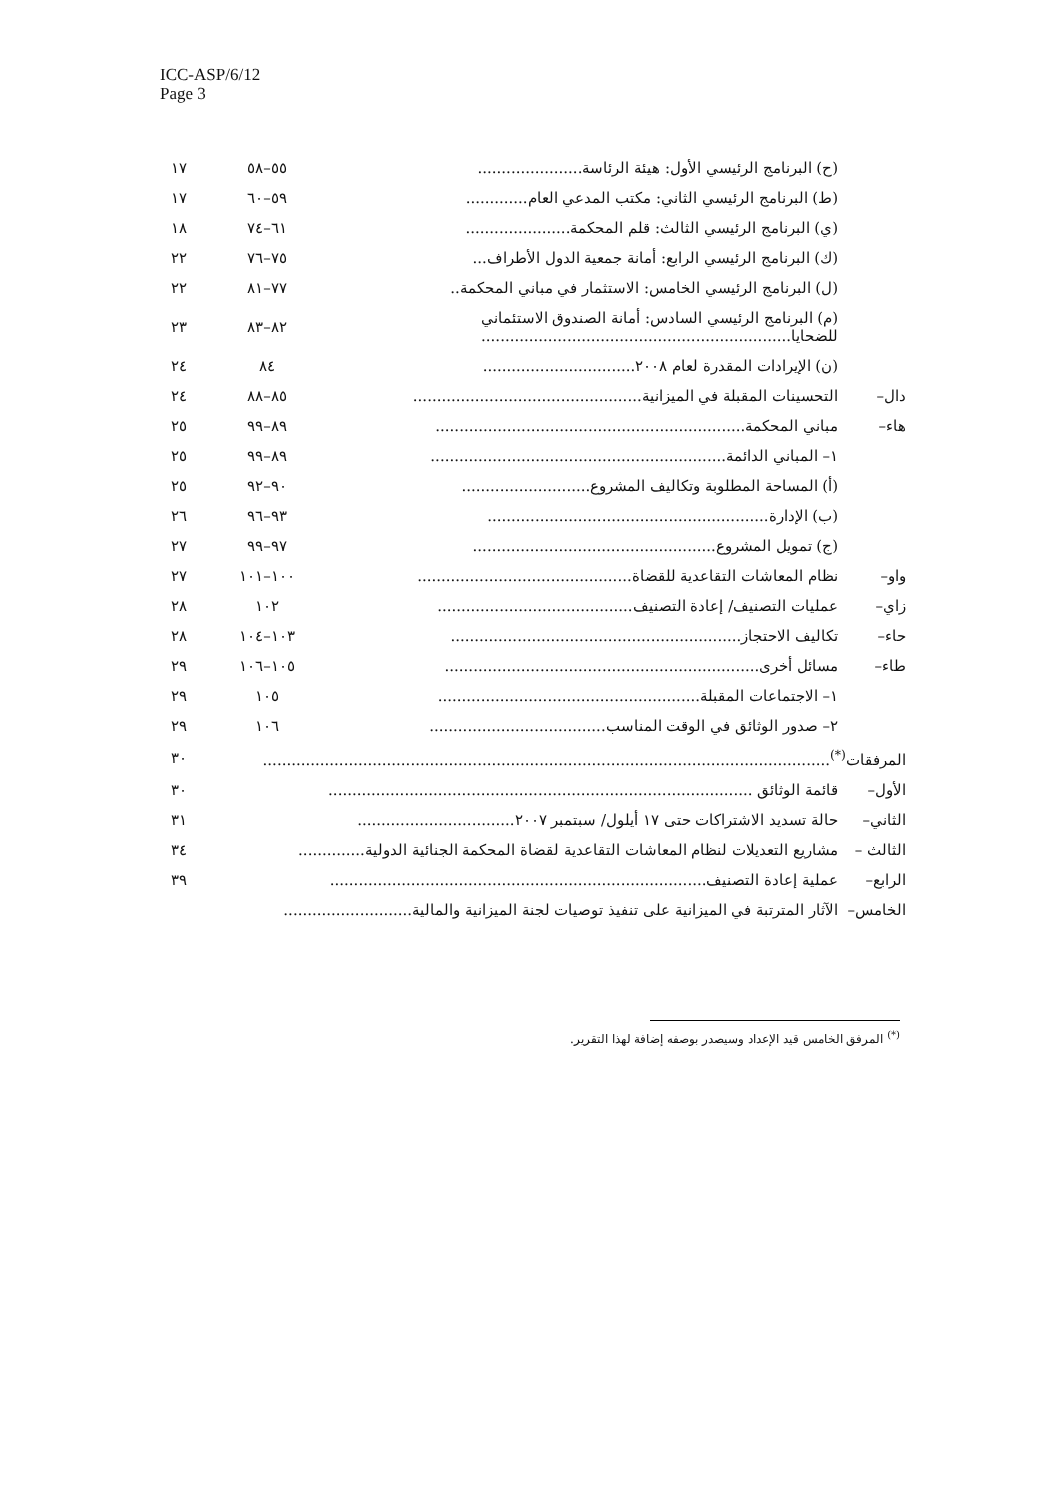ICC-ASP/6/12
Page 3
| | (ح) البرنامج الرئيسي الأول: هيئة الرئاسة...................... | ٥٥–٥٨ | ١٧ |
| | (ط) البرنامج الرئيسي الثاني: مكتب المدعي العام............. | ٥٩–٦٠ | ١٧ |
| | (ي) البرنامج الرئيسي الثالث: قلم المحكمة...................... | ٦١–٧٤ | ١٨ |
| | (ك) البرنامج الرئيسي الرابع: أمانة جمعية الدول الأطراف... | ٧٥–٧٦ | ٢٢ |
| | (ل) البرنامج الرئيسي الخامس: الاستثمار في مباني المحكمة.. | ٧٧–٨١ | ٢٢ |
| | (م) البرنامج الرئيسي السادس: أمانة الصندوق الاستئماني للضحايا................................................................. | ٨٢–٨٣ | ٢٣ |
| | (ن) الإيرادات المقدرة لعام ٢٠٠٨................................ | ٨٤ | ٢٤ |
| دال– | التحسينات المقبلة في الميزانية................................................ | ٨٥–٨٨ | ٢٤ |
| هاء– | مباني المحكمة................................................................. | ٨٩–٩٩ | ٢٥ |
| | ١– المباني الدائمة.............................................................. | ٨٩–٩٩ | ٢٥ |
| | (أ) المساحة المطلوبة وتكاليف المشروع........................... | ٩٠–٩٢ | ٢٥ |
| | (ب) الإدارة........................................................... | ٩٣–٩٦ | ٢٦ |
| | (ج) تمويل المشروع................................................... | ٩٧–٩٩ | ٢٧ |
| واو– | نظام المعاشات التقاعدية للقضاة............................................. | ١٠٠–١٠١ | ٢٧ |
| زاي– | عمليات التصنيف/ إعادة التصنيف......................................... | ١٠٢ | ٢٨ |
| حاء– | تكاليف الاحتجاز............................................................. | ١٠٣–١٠٤ | ٢٨ |
| طاء– | مسائل أخرى.................................................................. | ١٠٥–١٠٦ | ٢٩ |
| | ١– الاجتماعات المقبلة....................................................... | ١٠٥ | ٢٩ |
| | ٢– صدور الوثائق في الوقت المناسب..................................... | ١٠٦ | ٢٩ |
| المرفقات<sup>(*)</sup>....................................................................................................................... | | | ٣٠ |
| الأول– | قائمة الوثائق ......................................................................................... | | ٣٠ |
| الثاني– | حالة تسديد الاشتراكات حتى ١٧ أيلول/ سبتمبر ٢٠٠٧................................. | | ٣١ |
| الثالث – | مشاريع التعديلات لنظام المعاشات التقاعدية لقضاة المحكمة الجنائية الدولية.............. | | ٣٤ |
| الرابع– | عملية إعادة التصنيف............................................................................... | | ٣٩ |
| الخامس– | الآثار المترتبة في الميزانية على تنفيذ توصيات لجنة الميزانية والمالية........................... | | |
<sup>(*)</sup> المرفق الخامس قيد الإعداد وسيصدر بوصفه إضافة لهذا التقرير.